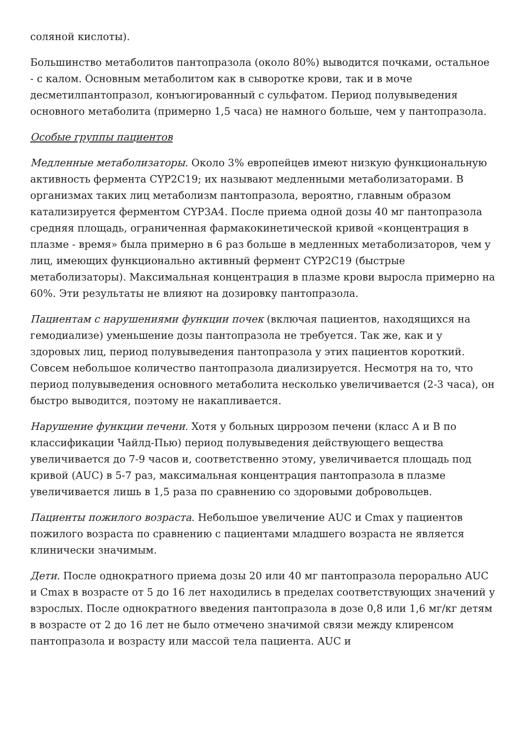соляной кислоты).
Большинство метаболитов пантопразола (около 80%) выводится почками, остальное - с калом. Основным метаболитом как в сыворотке крови, так и в моче десметилпантопразол, конъюгированный с сульфатом. Период полувыведения основного метаболита (примерно 1,5 часа) не намного больше, чем у пантопразола.
Особые группы пациентов
Медленные метаболизаторы. Около 3% европейцев имеют низкую функциональную активность фермента CYP2C19; их называют медленными метаболизаторами. В организмах таких лиц метаболизм пантопразола, вероятно, главным образом катализируется ферментом CYP3A4. После приема одной дозы 40 мг пантопразола средняя площадь, ограниченная фармакокинетической кривой «концентрация в плазме - время» была примерно в 6 раз больше в медленных метаболизаторов, чем у лиц, имеющих функционально активный фермент CYP2C19 (быстрые метаболизаторы). Максимальная концентрация в плазме крови выросла примерно на 60%. Эти результаты не влияют на дозировку пантопразола.
Пациентам с нарушениями функции почек (включая пациентов, находящихся на гемодиализе) уменьшение дозы пантопразола не требуется. Так же, как и у здоровых лиц, период полувыведения пантопразола у этих пациентов короткий. Совсем небольшое количество пантопразола диализируется. Несмотря на то, что период полувыведения основного метаболита несколько увеличивается (2-3 часа), он быстро выводится, поэтому не накапливается.
Нарушение функции печени. Хотя у больных циррозом печени (класс А и В по классификации Чайлд-Пью) период полувыведения действующего вещества увеличивается до 7-9 часов и, соответственно этому, увеличивается площадь под кривой (AUC) в 5-7 раз, максимальная концентрация пантопразола в плазме увеличивается лишь в 1,5 раза по сравнению со здоровыми добровольцев.
Пациенты пожилого возраста. Небольшое увеличение AUC и Cmax у пациентов пожилого возраста по сравнению с пациентами младшего возраста не является клинически значимым.
Дети. После однократного приема дозы 20 или 40 мг пантопразола перорально AUC и Cmax в возрасте от 5 до 16 лет находились в пределах соответствующих значений у взрослых. После однократного введения пантопразола в дозе 0,8 или 1,6 мг/кг детям в возрасте от 2 до 16 лет не было отмечено значимой связи между клиренсом пантопразола и возрасту или массой тела пациента. AUC и